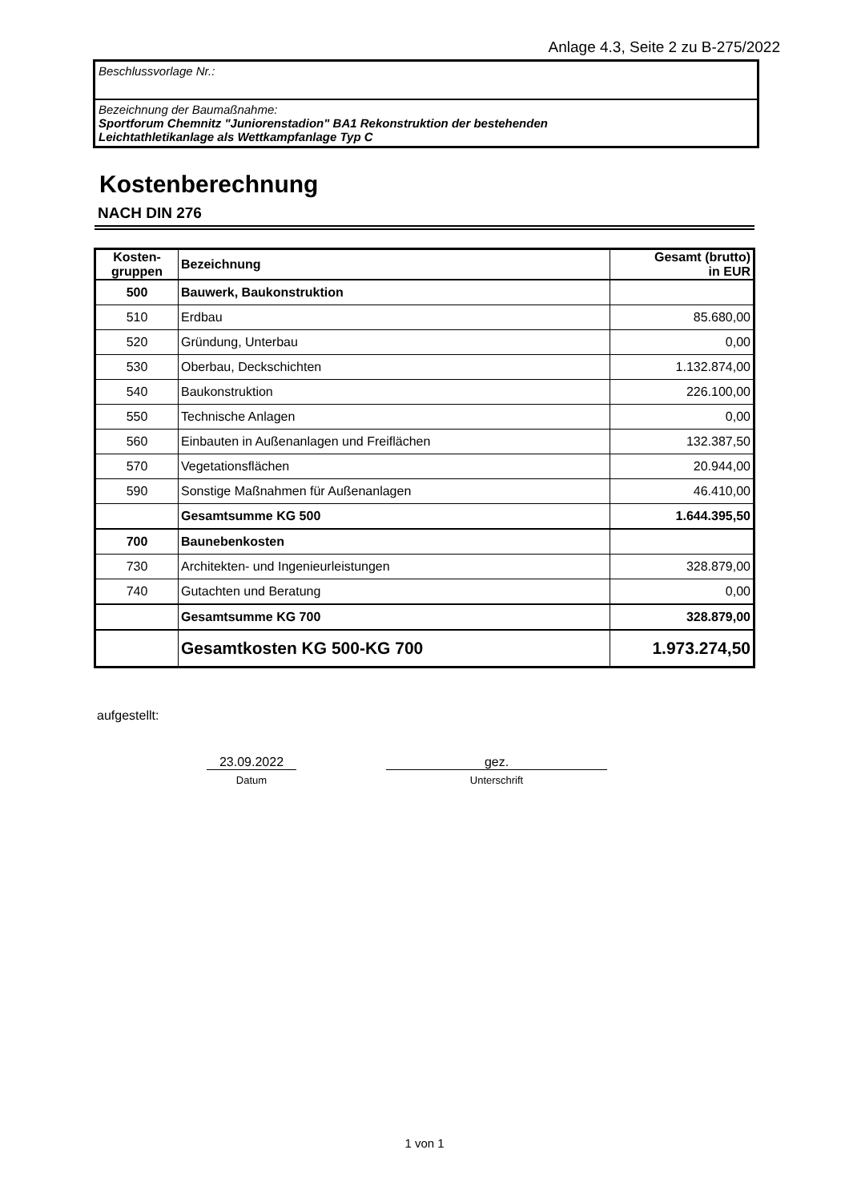Anlage 4.3, Seite 2 zu B-275/2022
Beschlussvorlage Nr.:
Bezeichnung der Baumaßnahme:
Sportforum Chemnitz "Juniorenstadion" BA1 Rekonstruktion der bestehenden
Leichtathletikanlage als Wettkampfanlage Typ C
Kostenberechnung
NACH DIN 276
| Kosten- gruppen | Bezeichnung | Gesamt (brutto) in EUR |
| 500 | Bauwerk, Baukonstruktion | |
| 510 | Erdbau | 85.680,00 |
| 520 | Gründung, Unterbau | 0,00 |
| 530 | Oberbau, Deckschichten | 1.132.874,00 |
| 540 | Baukonstruktion | 226.100,00 |
| 550 | Technische Anlagen | 0,00 |
| 560 | Einbauten in Außenanlagen und Freiflächen | 132.387,50 |
| 570 | Vegetationsflächen | 20.944,00 |
| 590 | Sonstige Maßnahmen für Außenanlagen | 46.410,00 |
| | Gesamtsumme KG 500 | 1.644.395,50 |
| 700 | Baunebenkosten | |
| 730 | Architekten- und Ingenieurleistungen | 328.879,00 |
| 740 | Gutachten und Beratung | 0,00 |
| | Gesamtsumme KG 700 | 328.879,00 |
| | Gesamtkosten KG 500-KG 700 | 1.973.274,50 |
aufgestellt:
23.09.2022
Datum
gez.
Unterschrift
1 von 1